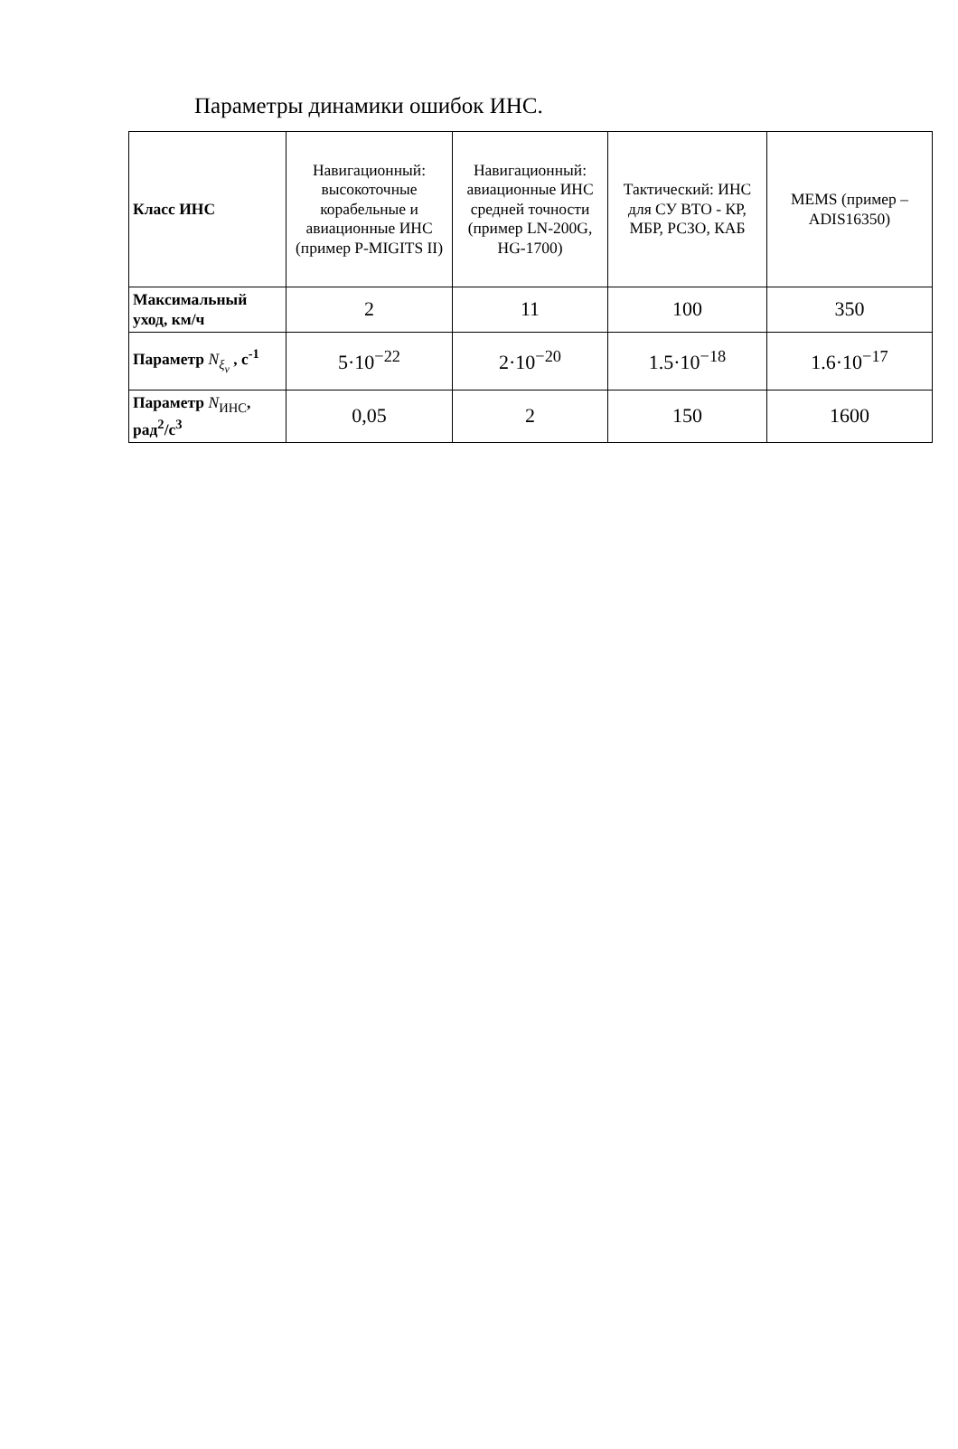Параметры динамики ошибок ИНС.
| Класс ИНС | Навигационный: высокоточные корабельные и авиационные ИНС (пример P-MIGITS II) | Навигационный: авиационные ИНС средней точности (пример LN-200G, HG-1700) | Тактический: ИНС для СУ ВТО - КР, МБР, РСЗО, КАБ | MEMS (пример – ADIS16350) |
| --- | --- | --- | --- | --- |
| Максимальный уход, км/ч | 2 | 11 | 100 | 350 |
| Параметр N<sub>ξ<sub>v</sub></sub> , с<sup>-1</sup> | 5·10<sup>−22</sup> | 2·10<sup>−20</sup> | 1.5·10<sup>−18</sup> | 1.6·10<sup>−17</sup> |
| Параметр N<sub>ИНС</sub>, рад<sup>2</sup>/с<sup>3</sup> | 0,05 | 2 | 150 | 1600 |